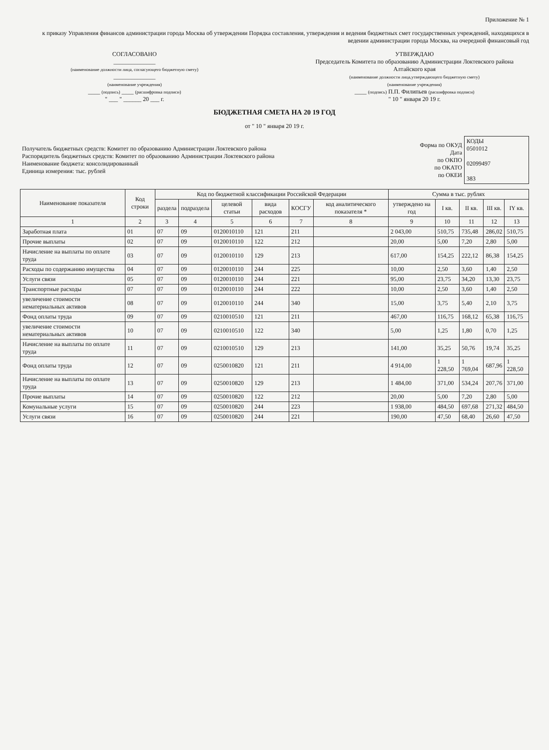Приложение № 1
к приказу Управления финансов администрации города Москва об утверждении Порядка составления, утверждения и ведения бюджетных смет государственных учреждений, находящихся в ведении администрации города Москва, на очередной финансовый год
СОГЛАСОВАНО
______________
(наименование должности лица, согласующего бюджетную смету)
______________
(наименование учреждения)
____ (подпись) ____ (расшифровка подписи)
" ___ " ______ 20 ___ г.
УТВЕРЖДАЮ
Председатель Комитета по образованию Администрации Локтевского района Алтайского края
(наименование должности лица,утверждающего бюджетную смету)
(наименование учреждения)
____ (подпись) П.П. Филипьев (расшифровка подписи)
" 10 " января 20 19 г.
БЮДЖЕТНАЯ СМЕТА НА 20 19 ГОД
от " 10 " января 20 19 г.
| Получатель бюджетных средств: Комитет по образованию Администрации Локтевского района Распорядитель бюджетных средств: Комитет по образованию Администрации Локтевского района Наименование бюджета: консолидированный Единица измерения: тыс. рублей | Форма по ОКУД Дата по ОКПО по ОКАТО по ОКЕИ | КОДЫ 0501012 02099497 383 |
| Наименование показателя | Код строки | Код по бюджетной классификации Российской Федерации | | | | | | Сумма в тыс. рублях | | | | |
| --- | --- | --- | --- | --- | --- | --- | --- | --- | --- | --- | --- | --- |
| | | раздела | подраздела | целевой статьи | вида расходов | КОСГУ | код аналитическо­го показателя * | утверждено на год | I кв. | II кв. | III кв. | IY кв. |
| 1 | 2 | 3 | 4 | 5 | 6 | 7 | 8 | 9 | 10 | 11 | 12 | 13 |
| Заработная плата | 01 | 07 | 09 | 0120010110 | 121 | 211 | | 2 043,00 | 510,75 | 735,48 | 286,02 | 510,75 |
| Прочие выплаты | 02 | 07 | 09 | 0120010110 | 122 | 212 | | 20,00 | 5,00 | 7,20 | 2,80 | 5,00 |
| Начисление на выплаты по оплате труда | 03 | 07 | 09 | 0120010110 | 129 | 213 | | 617,00 | 154,25 | 222,12 | 86,38 | 154,25 |
| Расходы по содержанию имущества | 04 | 07 | 09 | 0120010110 | 244 | 225 | | 10,00 | 2,50 | 3,60 | 1,40 | 2,50 |
| Услуги связи | 05 | 07 | 09 | 0120010110 | 244 | 221 | | 95,00 | 23,75 | 34,20 | 13,30 | 23,75 |
| Транспортные расходы | 07 | 07 | 09 | 0120010110 | 244 | 222 | | 10,00 | 2,50 | 3,60 | 1,40 | 2,50 |
| увеличение стоимости нематериальных активов | 08 | 07 | 09 | 0120010110 | 244 | 340 | | 15,00 | 3,75 | 5,40 | 2,10 | 3,75 |
| Фонд оплаты труда | 09 | 07 | 09 | 0210010510 | 121 | 211 | | 467,00 | 116,75 | 168,12 | 65,38 | 116,75 |
| увеличение стоимости нематериальных активов | 10 | 07 | 09 | 0210010510 | 122 | 340 | | 5,00 | 1,25 | 1,80 | 0,70 | 1,25 |
| Начисление на выплаты по оплате труда | 11 | 07 | 09 | 0210010510 | 129 | 213 | | 141,00 | 35,25 | 50,76 | 19,74 | 35,25 |
| Фонд оплаты труда | 12 | 07 | 09 | 0250010820 | 121 | 211 | | 4 914,00 | 1 228,50 | 1 769,04 | 687,96 | 1 228,50 |
| Начисление на выплаты по оплате труда | 13 | 07 | 09 | 0250010820 | 129 | 213 | | 1 484,00 | 371,00 | 534,24 | 207,76 | 371,00 |
| Прочие выплаты | 14 | 07 | 09 | 0250010820 | 122 | 212 | | 20,00 | 5,00 | 7,20 | 2,80 | 5,00 |
| Комунальные услуги | 15 | 07 | 09 | 0250010820 | 244 | 223 | | 1 938,00 | 484,50 | 697,68 | 271,32 | 484,50 |
| Услуги связи | 16 | 07 | 09 | 0250010820 | 244 | 221 | | 190,00 | 47,50 | 68,40 | 26,60 | 47,50 |